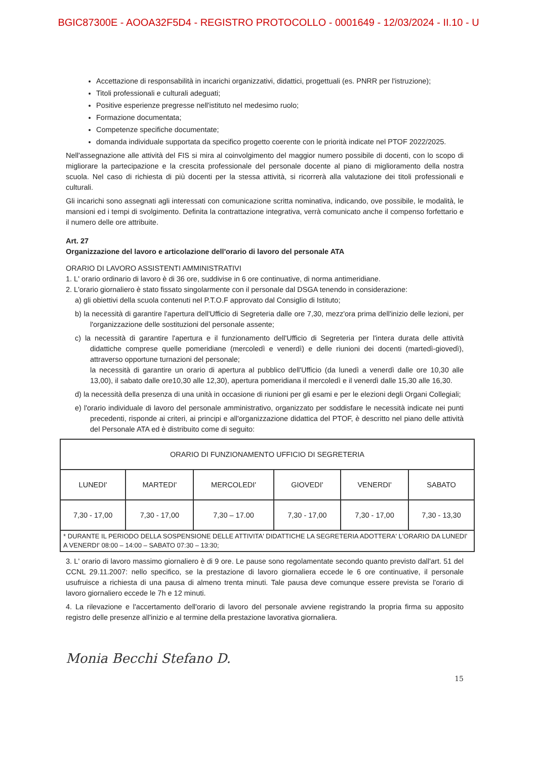BGIC87300E - AOOA32F5D4 - REGISTRO PROTOCOLLO - 0001649 - 12/03/2024 - II.10 - U
Accettazione di responsabilità in incarichi organizzativi, didattici, progettuali (es. PNRR per l'istruzione);
Titoli professionali e culturali adeguati;
Positive esperienze pregresse nell'istituto nel medesimo ruolo;
Formazione documentata;
Competenze specifiche documentate;
domanda individuale supportata da specifico progetto coerente con le priorità indicate nel PTOF 2022/2025.
Nell'assegnazione alle attività del FIS si mira al coinvolgimento del maggior numero possibile di docenti, con lo scopo di migliorare la partecipazione e la crescita professionale del personale docente al piano di miglioramento della nostra scuola. Nel caso di richiesta di più docenti per la stessa attività, si ricorrerà alla valutazione dei titoli professionali e culturali.
Gli incarichi sono assegnati agli interessati con comunicazione scritta nominativa, indicando, ove possibile, le modalità, le mansioni ed i tempi di svolgimento. Definita la contrattazione integrativa, verrà comunicato anche il compenso forfettario e il numero delle ore attribuite.
Art. 27
Organizzazione del lavoro e articolazione dell'orario di lavoro del personale ATA
ORARIO DI LAVORO ASSISTENTI AMMINISTRATIVI
1. L' orario ordinario di lavoro è di 36 ore, suddivise in 6 ore continuative, di norma antimeridiane.
2. L'orario giornaliero è stato fissato singolarmente con il personale dal DSGA tenendo in considerazione:
a) gli obiettivi della scuola contenuti nel P.T.O.F approvato dal Consiglio di Istituto;
b) la necessità di garantire l'apertura dell'Ufficio di Segreteria dalle ore 7,30, mezz'ora prima dell'inizio delle lezioni, per l'organizzazione delle sostituzioni del personale assente;
c) la necessità di garantire l'apertura e il funzionamento dell'Ufficio di Segreteria per l'intera durata delle attività didattiche comprese quelle pomeridiane (mercoledì e venerdì) e delle riunioni dei docenti (martedì-giovedì), attraverso opportune turnazioni del personale;
la necessità di garantire un orario di apertura al pubblico dell'Ufficio (da lunedì a venerdì dalle ore 10,30 alle 13,00), il sabato dalle ore10,30 alle 12,30), apertura pomeridiana il mercoledì e il venerdì dalle 15,30 alle 16,30.
d) la necessità della presenza di una unità in occasione di riunioni per gli esami e per le elezioni degli Organi Collegiali;
e) l'orario individuale di lavoro del personale amministrativo, organizzato per soddisfare le necessità indicate nei punti precedenti, risponde ai criteri, ai principi e all'organizzazione didattica del PTOF, è descritto nel piano delle attività del Personale ATA ed è distribuito come di seguito:
| ORARIO DI FUNZIONAMENTO UFFICIO DI SEGRETERIA | | | | | |
| --- | --- | --- | --- | --- | --- |
| LUNEDI' | MARTEDI' | MERCOLEDI' | GIOVEDI' | VENERDI' | SABATO |
| 7,30 - 17,00 | 7,30 - 17,00 | 7,30 – 17.00 | 7,30 - 17,00 | 7,30 - 17,00 | 7,30 - 13,30 |
| * DURANTE IL PERIODO DELLA SOSPENSIONE DELLE ATTIVITA' DIDATTICHE LA SEGRETERIA ADOTTERA' L'ORARIO DA LUNEDI' A VENERDI' 08:00 – 14:00 – SABATO 07:30 – 13:30; | | | | | |
3. L' orario di lavoro massimo giornaliero è di 9 ore. Le pause sono regolamentate secondo quanto previsto dall'art. 51 del CCNL 29.11.2007: nello specifico, se la prestazione di lavoro giornaliera eccede le 6 ore continuative, il personale usufruisce a richiesta di una pausa di almeno trenta minuti. Tale pausa deve comunque essere prevista se l'orario di lavoro giornaliero eccede le 7h e 12 minuti.
4. La rilevazione e l'accertamento dell'orario di lavoro del personale avviene registrando la propria firma su apposito registro delle presenze all'inizio e al termine della prestazione lavorativa giornaliera.
Monia Becchi Stefano D. 15